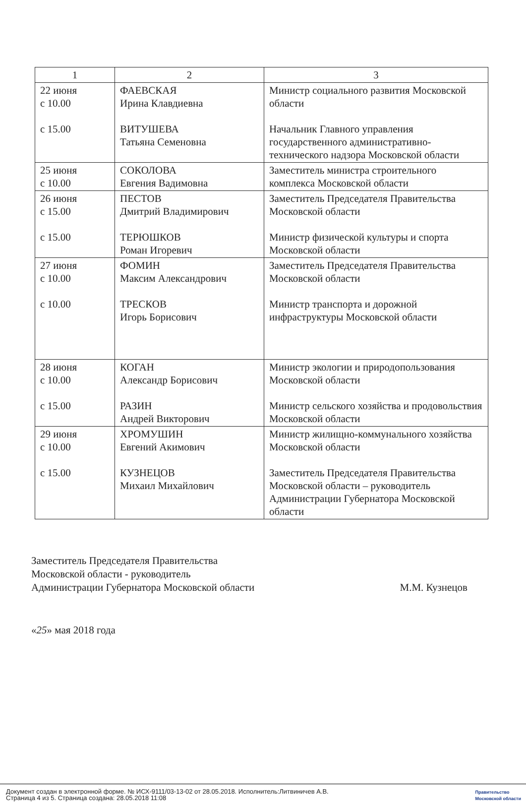| 1 | 2 | 3 |
| --- | --- | --- |
| 22 июня с 10.00 с 15.00 | ФАЕВСКАЯ Ирина Клавдиевна ВИТУШЕВА Татьяна Семеновна | Министр социального развития Московской области Начальник Главного управления государственного административно-технического надзора Московской области |
| 25 июня с 10.00 | СОКОЛОВА Евгения Вадимовна | Заместитель министра строительного комплекса Московской области |
| 26 июня с 15.00 с 15.00 | ПЕСТОВ Дмитрий Владимирович ТЕРЮШКОВ Роман Игоревич | Заместитель Председателя Правительства Московской области Министр физической культуры и спорта Московской области |
| 27 июня с 10.00 с 10.00 | ФОМИН Максим Александрович ТРЕСКОВ Игорь Борисович | Заместитель Председателя Правительства Московской области Министр транспорта и дорожной инфраструктуры Московской области |
| 28 июня с 10.00 с 15.00 | КОГАН Александр Борисович РАЗИН Андрей Викторович | Министр экологии и природопользования Московской области Министр сельского хозяйства и продовольствия Московской области |
| 29 июня с 10.00 с 15.00 | ХРОМУШИН Евгений Акимович КУЗНЕЦОВ Михаил Михайлович | Министр жилищно-коммунального хозяйства Московской области Заместитель Председателя Правительства Московской области – руководитель Администрации Губернатора Московской области |
Заместитель Председателя Правительства
Московской области - руководитель
Администрации Губернатора Московской области
М.М. Кузнецов
«25» мая 2018 года
Документ создан в электронной форме. № ИСХ-9111/03-13-02 от 28.05.2018. Исполнитель:Литвиничев А.В.
Страница 4 из 5. Страница создана: 28.05.2018 11:08
Правительство
Московской области